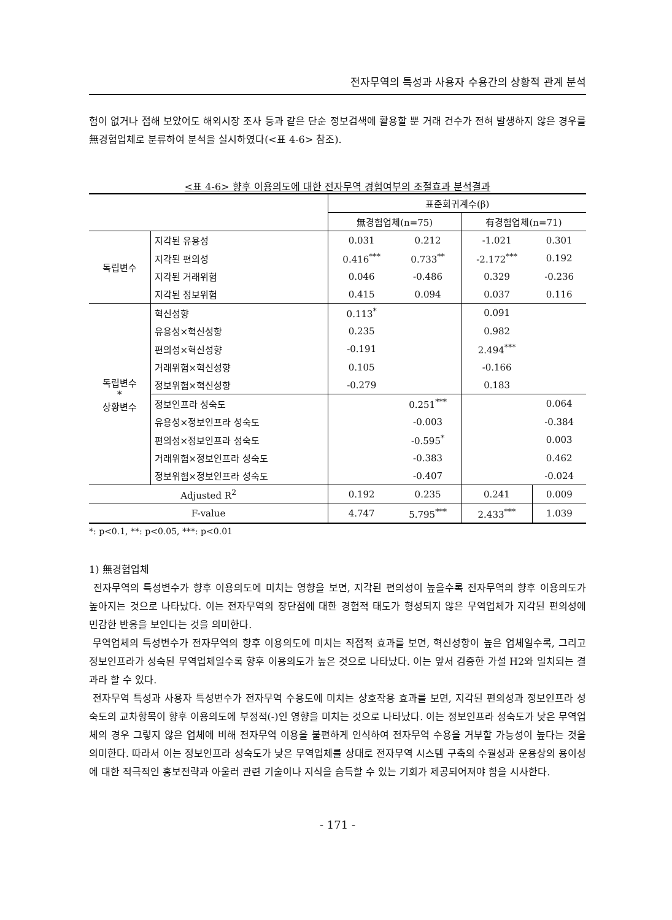전자무역의 특성과 사용자 수용간의 상황적 관계 분석
험이 없거나 접해 보았어도 해외시장 조사 등과 같은 단순 정보검색에 활용할 뿐 거래 건수가 전혀 발생하지 않은 경우를 無경험업체로 분류하여 분석을 실시하였다(<표 4-6> 참조).
<표 4-6> 향후 이용의도에 대한 전자무역 경험여부의 조절효과 분석결과
| | | 표준회귀계수(β) | | | |
| --- | --- | --- | --- | --- | --- |
| | | 無경험업체(n=75) | | 有경험업체(n=71) | |
| 독립변수 | 지각된 유용성 | 0.031 | 0.212 | -1.021 | 0.301 |
| | 지각된 편의성 | 0.416<sup>***</sup> | 0.733<sup>**</sup> | -2.172<sup>***</sup> | 0.192 |
| | 지각된 거래위험 | 0.046 | -0.486 | 0.329 | -0.236 |
| | 지각된 정보위험 | 0.415 | 0.094 | 0.037 | 0.116 |
| 독립변수 * 상황변수 | 혁신성향 | 0.113<sup>*</sup> | | 0.091 | |
| | 유용성×혁신성향 | 0.235 | | 0.982 | |
| | 편의성×혁신성향 | -0.191 | | 2.494<sup>***</sup> | |
| | 거래위험×혁신성향 | 0.105 | | -0.166 | |
| | 정보위험×혁신성향 | -0.279 | | 0.183 | |
| | 정보인프라 성숙도 | | 0.251<sup>***</sup> | | 0.064 |
| | 유용성×정보인프라 성숙도 | | -0.003 | | -0.384 |
| | 편의성×정보인프라 성숙도 | | -0.595<sup>*</sup> | | 0.003 |
| | 거래위험×정보인프라 성숙도 | | -0.383 | | 0.462 |
| | 정보위험×정보인프라 성숙도 | | -0.407 | | -0.024 |
| Adjusted R<sup>2</sup> | | 0.192 | 0.235 | 0.241 | 0.009 |
| F-value | | 4.747 | 5.795<sup>***</sup> | 2.433<sup>***</sup> | 1.039 |
*: p<0.1, **: p<0.05, ***: p<0.01
1) 無경험업체
전자무역의 특성변수가 향후 이용의도에 미치는 영향을 보면, 지각된 편의성이 높을수록 전자무역의 향후 이용의도가 높아지는 것으로 나타났다. 이는 전자무역의 장단점에 대한 경험적 태도가 형성되지 않은 무역업체가 지각된 편의성에 민감한 반응을 보인다는 것을 의미한다.
무역업체의 특성변수가 전자무역의 향후 이용의도에 미치는 직접적 효과를 보면, 혁신성향이 높은 업체일수록, 그리고 정보인프라가 성숙된 무역업체일수록 향후 이용의도가 높은 것으로 나타났다. 이는 앞서 검증한 가설 H2와 일치되는 결과라 할 수 있다.
전자무역 특성과 사용자 특성변수가 전자무역 수용도에 미치는 상호작용 효과를 보면, 지각된 편의성과 정보인프라 성숙도의 교차항목이 향후 이용의도에 부정적(-)인 영향을 미치는 것으로 나타났다. 이는 정보인프라 성숙도가 낮은 무역업체의 경우 그렇지 않은 업체에 비해 전자무역 이용을 불편하게 인식하여 전자무역 수용을 거부할 가능성이 높다는 것을 의미한다. 따라서 이는 정보인프라 성숙도가 낮은 무역업체를 상대로 전자무역 시스템 구축의 수월성과 운용상의 용이성에 대한 적극적인 홍보전략과 아울러 관련 기술이나 지식을 습득할 수 있는 기회가 제공되어져야 함을 시사한다.
- 171 -